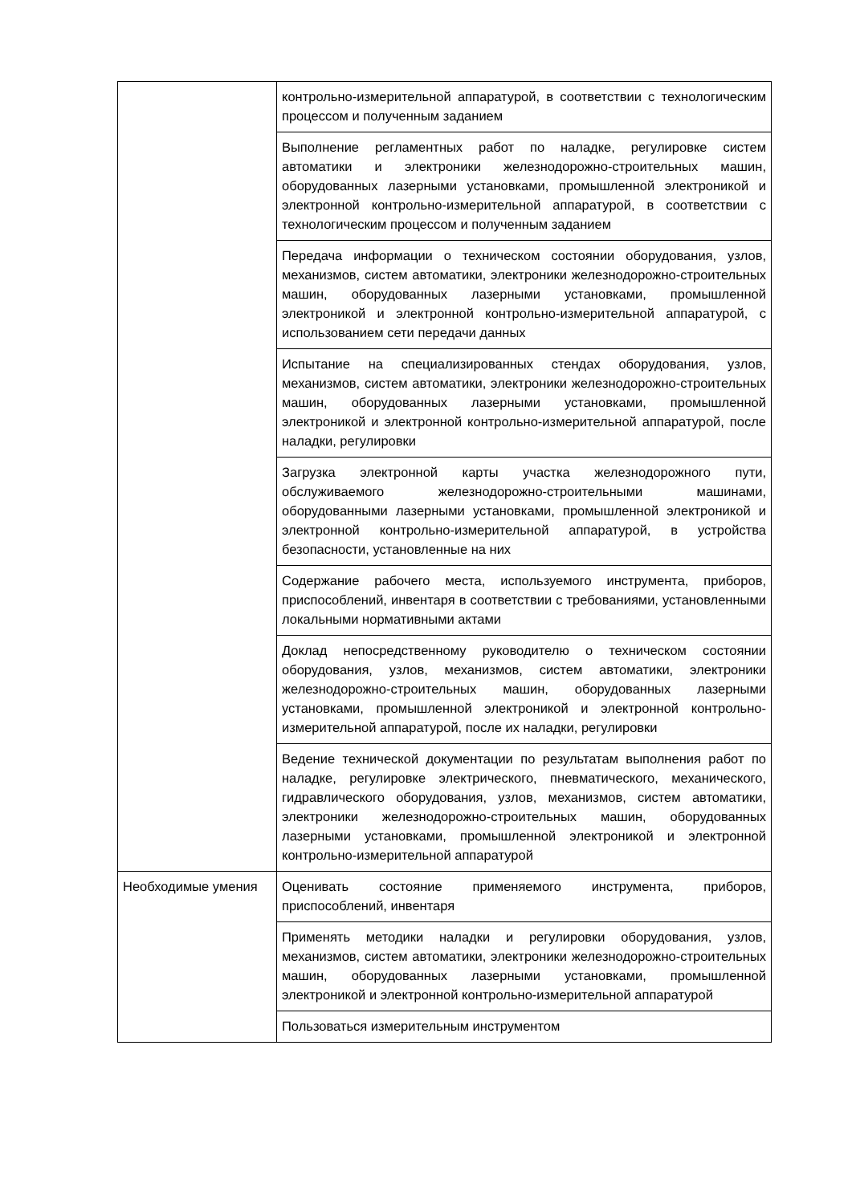| | контрольно-измерительной аппаратурой, в соответствии с технологическим процессом и полученным заданием |
| | Выполнение регламентных работ по наладке, регулировке систем автоматики и электроники железнодорожно-строительных машин, оборудованных лазерными установками, промышленной электроникой и электронной контрольно-измерительной аппаратурой, в соответствии с технологическим процессом и полученным заданием |
| | Передача информации о техническом состоянии оборудования, узлов, механизмов, систем автоматики, электроники железнодорожно-строительных машин, оборудованных лазерными установками, промышленной электроникой и электронной контрольно-измерительной аппаратурой, с использованием сети передачи данных |
| | Испытание на специализированных стендах оборудования, узлов, механизмов, систем автоматики, электроники железнодорожно-строительных машин, оборудованных лазерными установками, промышленной электроникой и электронной контрольно-измерительной аппаратурой, после наладки, регулировки |
| | Загрузка электронной карты участка железнодорожного пути, обслуживаемого железнодорожно-строительными машинами, оборудованными лазерными установками, промышленной электроникой и электронной контрольно-измерительной аппаратурой, в устройства безопасности, установленные на них |
| | Содержание рабочего места, используемого инструмента, приборов, приспособлений, инвентаря в соответствии с требованиями, установленными локальными нормативными актами |
| | Доклад непосредственному руководителю о техническом состоянии оборудования, узлов, механизмов, систем автоматики, электроники железнодорожно-строительных машин, оборудованных лазерными установками, промышленной электроникой и электронной контрольно-измерительной аппаратурой, после их наладки, регулировки |
| | Ведение технической документации по результатам выполнения работ по наладке, регулировке электрического, пневматического, механического, гидравлического оборудования, узлов, механизмов, систем автоматики, электроники железнодорожно-строительных машин, оборудованных лазерными установками, промышленной электроникой и электронной контрольно-измерительной аппаратурой |
| Необходимые умения | Оценивать состояние применяемого инструмента, приборов, приспособлений, инвентаря |
| | Применять методики наладки и регулировки оборудования, узлов, механизмов, систем автоматики, электроники железнодорожно-строительных машин, оборудованных лазерными установками, промышленной электроникой и электронной контрольно-измерительной аппаратурой |
| | Пользоваться измерительным инструментом |